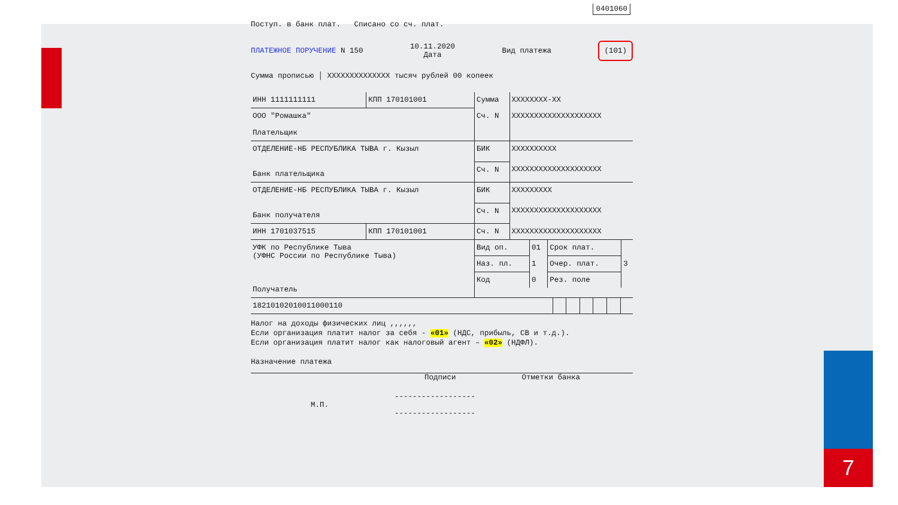7
0401060
Поступ. в банк плат. Списано со сч. плат.
ПЛАТЕЖНОЕ ПОРУЧЕНИЕ N 150 10.11.2020
Дата Вид платежа (101)
Сумма прописью │ XXXXXXXXXXXXXX тысяч рублей 00 копеек
| ИНН 1111111111 | КПП 170101001 | Сумма | XXXXXXXX-XX |
| ООО "Ромашка" Плательщик | | Сч. N | XXXXXXXXXXXXXXXXXXXX |
| ОТДЕЛЕНИЕ-НБ РЕСПУБЛИКА ТЫВА г. Кызыл Банк плательщика | | БИК | XXXXXXXXXX |
| | | Сч. N | XXXXXXXXXXXXXXXXXXXX |
| ОТДЕЛЕНИЕ-НБ РЕСПУБЛИКА ТЫВА г. Кызыл Банк получателя | | БИК | XXXXXXXXX |
| | | Сч. N | XXXXXXXXXXXXXXXXXXXX |
| ИНН 1701037515 | КПП 170101001 | Сч. N | XXXXXXXXXXXXXXXXXXXX |
| УФК по Республике Тыва (УФНС России по Республике Тыва) Получатель | | / Вид оп. / 01 / Срок плат. / / / Наз. пл. / 1 / Очер. плат. / 3 / / Код / 0 / Рез. поле / / | |
| 18210102010011000110 | | | | | | |
Налог на доходы физических лиц ,,,,,,
Если организация платит налог за себя - «01» (НДС, прибыль, СВ и т.д.).
Если организация платит налог как налоговый агент – «02» (НДФЛ).
Назначение платежа
Подписи Отметки банка
------------------
М.П.
------------------